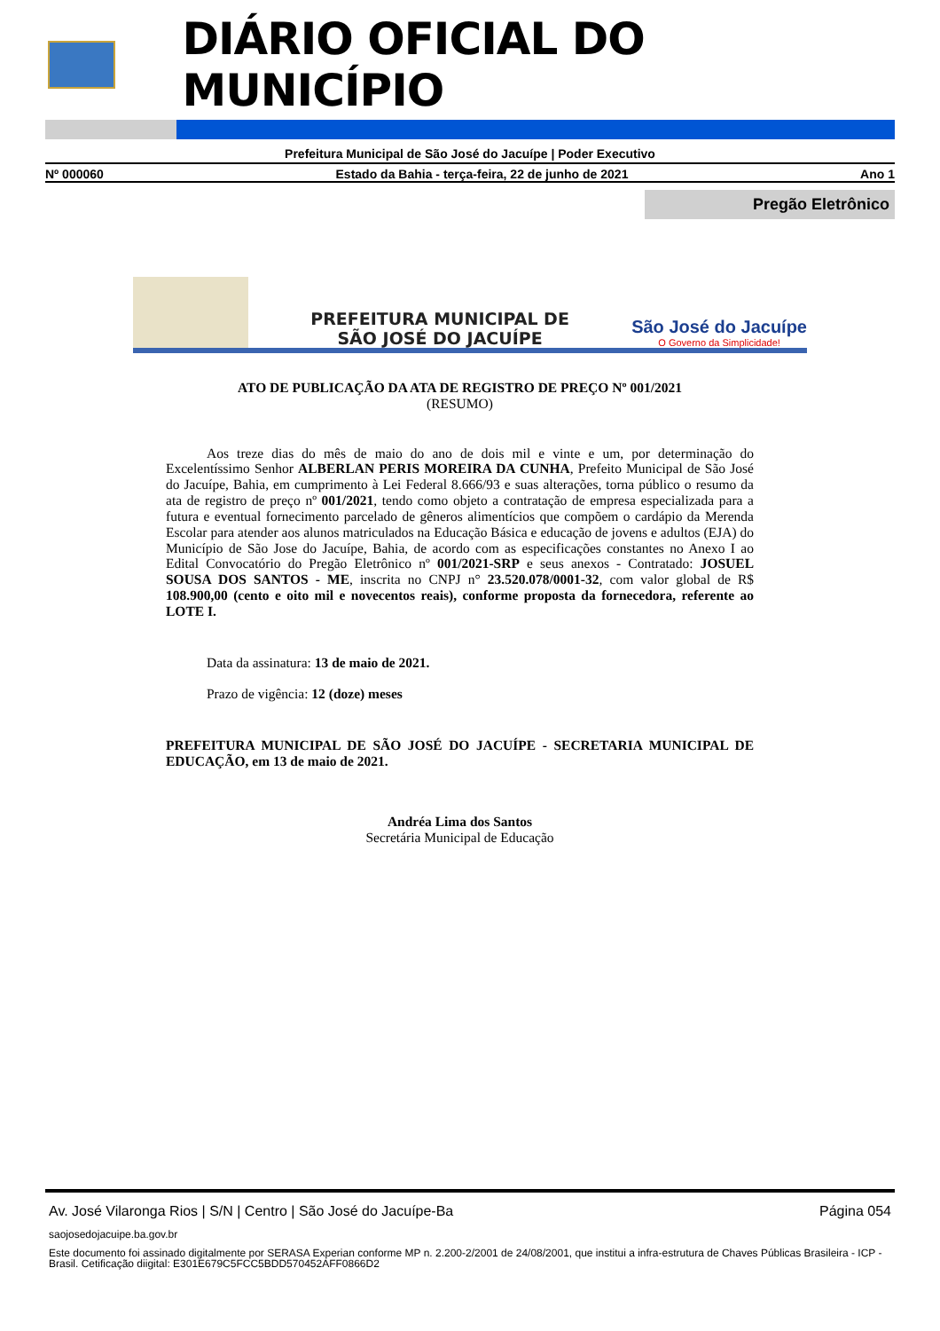DIÁRIO OFICIAL DO MUNICÍPIO
Prefeitura Municipal de São José do Jacuípe | Poder Executivo
Nº 000060 Estado da Bahia - terça-feira, 22 de junho de 2021 Ano 1
Pregão Eletrônico
PREFEITURA MUNICIPAL DE
SÃO JOSÉ DO JACUÍPE
São José do Jacuípe
O Governo da Simplicidade!
ATO DE PUBLICAÇÃO DA ATA DE REGISTRO DE PREÇO Nº 001/2021
(RESUMO)
Aos treze dias do mês de maio do ano de dois mil e vinte e um, por determinação do Excelentíssimo Senhor ALBERLAN PERIS MOREIRA DA CUNHA, Prefeito Municipal de São José do Jacuípe, Bahia, em cumprimento à Lei Federal 8.666/93 e suas alterações, torna público o resumo da ata de registro de preço nº 001/2021, tendo como objeto a contratação de empresa especializada para a futura e eventual fornecimento parcelado de gêneros alimentícios que compõem o cardápio da Merenda Escolar para atender aos alunos matriculados na Educação Básica e educação de jovens e adultos (EJA) do Município de São Jose do Jacuípe, Bahia, de acordo com as especificações constantes no Anexo I ao Edital Convocatório do Pregão Eletrônico nº 001/2021-SRP e seus anexos - Contratado: JOSUEL SOUSA DOS SANTOS - ME, inscrita no CNPJ n° 23.520.078/0001-32, com valor global de R$ 108.900,00 (cento e oito mil e novecentos reais), conforme proposta da fornecedora, referente ao LOTE I.
Data da assinatura: 13 de maio de 2021.
Prazo de vigência: 12 (doze) meses
PREFEITURA MUNICIPAL DE SÃO JOSÉ DO JACUÍPE - SECRETARIA MUNICIPAL DE EDUCAÇÃO, em 13 de maio de 2021.
Andréa Lima dos Santos
Secretária Municipal de Educação
Av. José Vilaronga Rios | S/N | Centro | São José do Jacuípe-Ba Página 054
saojosedojacuipe.ba.gov.br
Este documento foi assinado digitalmente por SERASA Experian conforme MP n. 2.200-2/2001 de 24/08/2001, que institui a infra-estrutura de Chaves Públicas Brasileira - ICP - Brasil. Cetificação diigital: E301E679C5FCC5BDD570452AFF0866D2